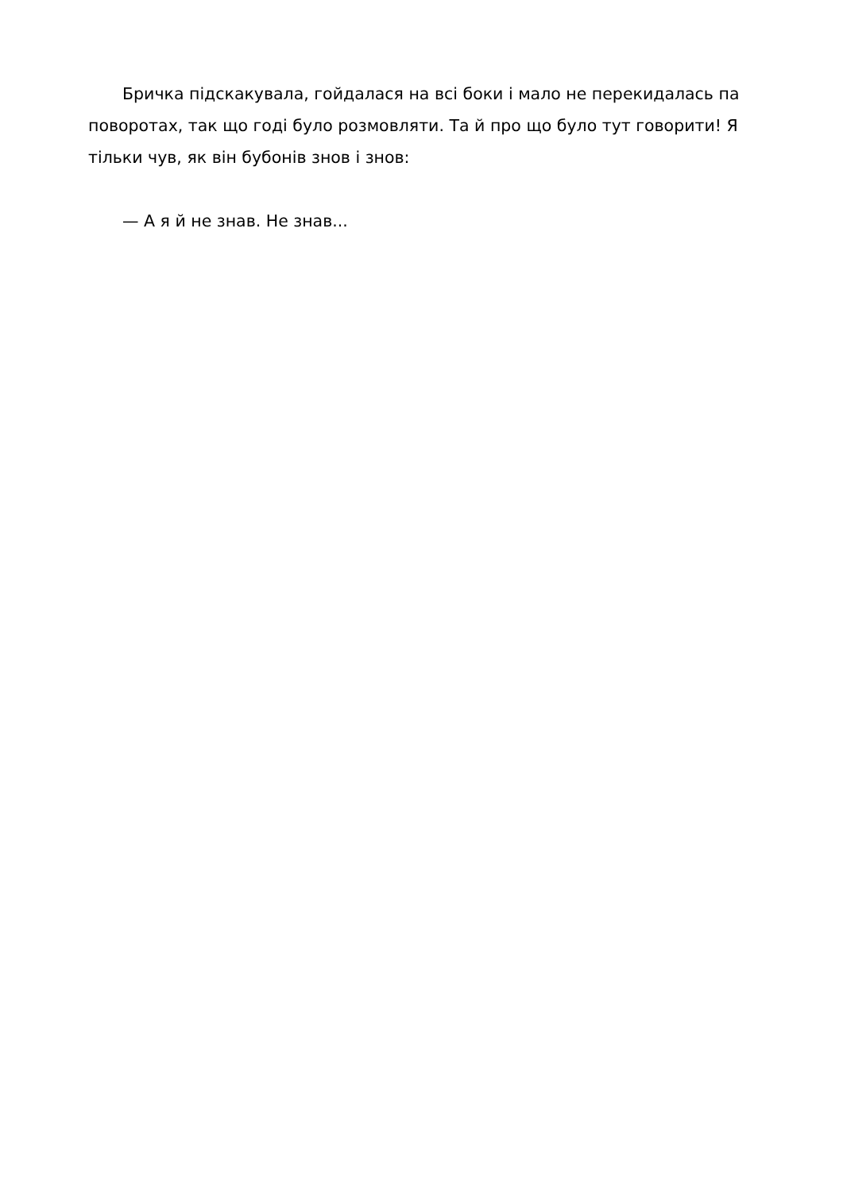Бричка підскакувала, гойдалася на всі боки і мало не перекидалась па поворотах, так що годі було розмовляти. Та й про що було тут говорити! Я тільки чув, як він бубонів знов і знов:
— А я й не знав. Не знав...